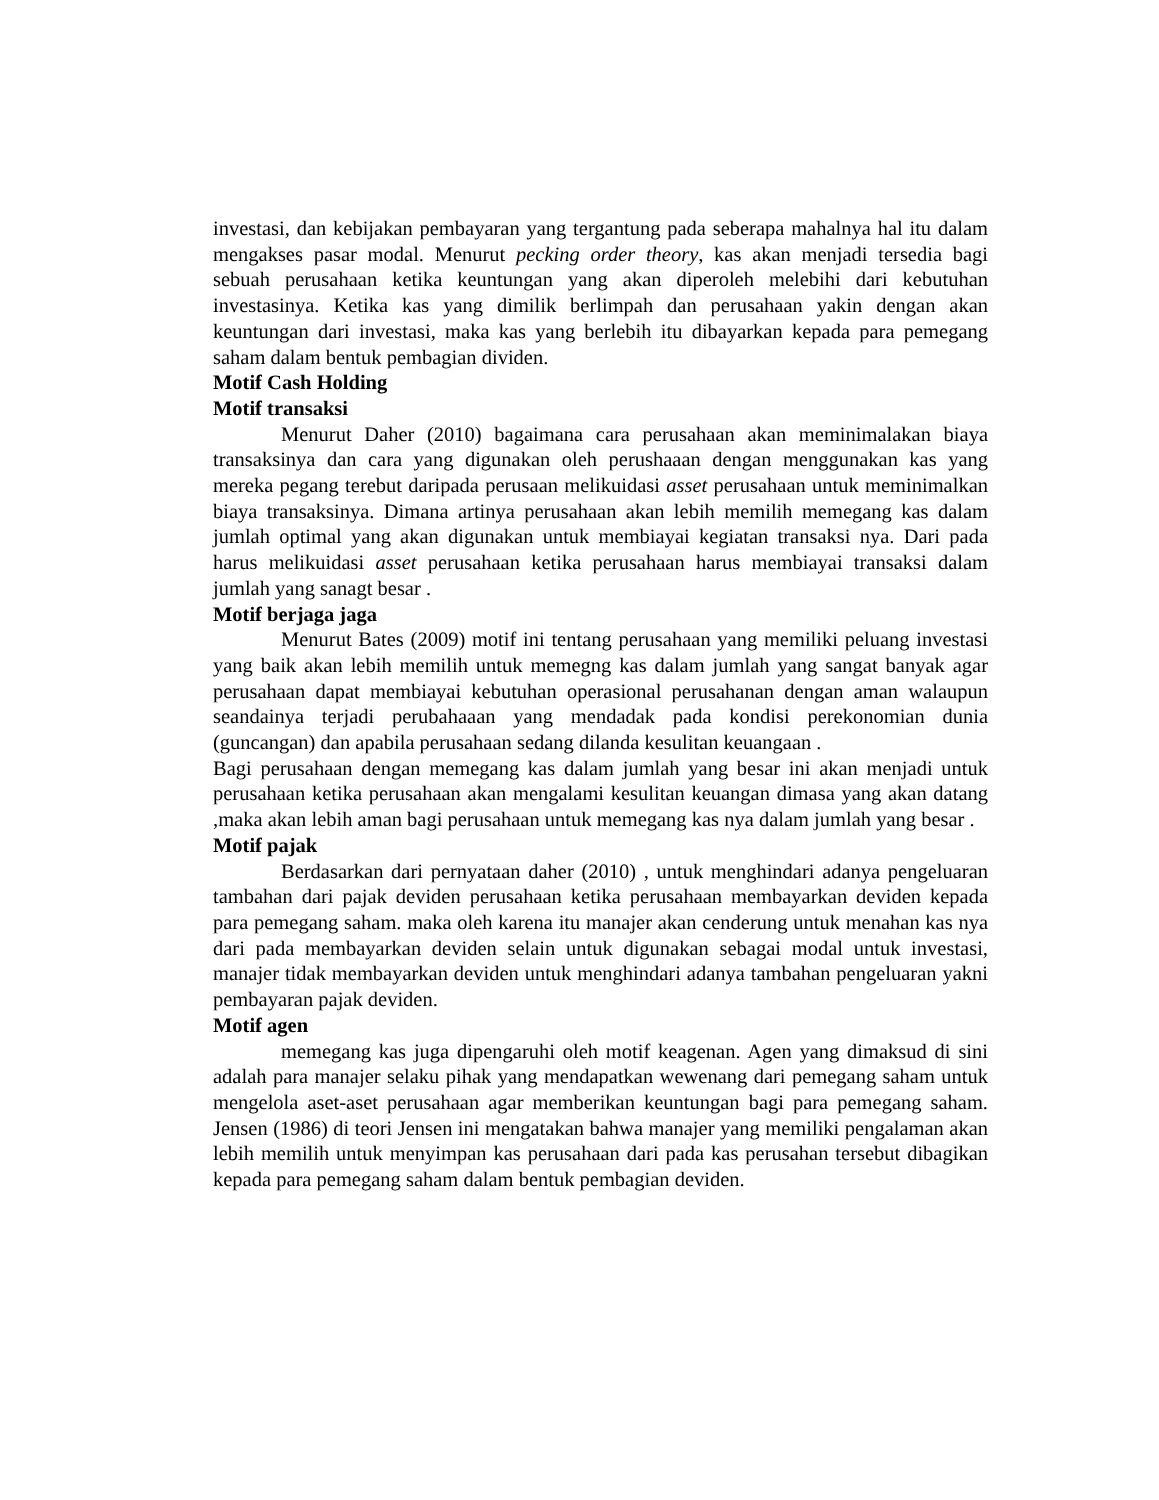investasi, dan kebijakan pembayaran yang tergantung pada seberapa mahalnya hal itu dalam mengakses pasar modal. Menurut pecking order theory, kas akan menjadi tersedia bagi sebuah perusahaan ketika keuntungan yang akan diperoleh melebihi dari kebutuhan investasinya. Ketika kas yang dimilik berlimpah dan perusahaan yakin dengan akan keuntungan dari investasi, maka kas yang berlebih itu dibayarkan kepada para pemegang saham dalam bentuk pembagian dividen.
Motif Cash Holding
Motif transaksi
Menurut Daher (2010) bagaimana cara perusahaan akan meminimalakan biaya transaksinya dan cara yang digunakan oleh perushaaan dengan menggunakan kas yang mereka pegang terebut daripada perusaan melikuidasi asset perusahaan untuk meminimalkan biaya transaksinya. Dimana artinya perusahaan akan lebih memilih memegang kas dalam jumlah optimal yang akan digunakan untuk membiayai kegiatan transaksi nya. Dari pada harus melikuidasi asset perusahaan ketika perusahaan harus membiayai transaksi dalam jumlah yang sanagt besar .
Motif berjaga jaga
Menurut Bates (2009) motif ini tentang perusahaan yang memiliki peluang investasi yang baik akan lebih memilih untuk memegng kas dalam jumlah yang sangat banyak agar perusahaan dapat membiayai kebutuhan operasional perusahanan dengan aman walaupun seandainya terjadi perubahaaan yang mendadak pada kondisi perekonomian dunia (guncangan) dan apabila perusahaan sedang dilanda kesulitan keuangaan .
Bagi perusahaan dengan memegang kas dalam jumlah yang besar ini akan menjadi untuk perusahaan ketika perusahaan akan mengalami kesulitan keuangan dimasa yang akan datang ,maka akan lebih aman bagi perusahaan untuk memegang kas nya dalam jumlah yang besar .
Motif pajak
Berdasarkan dari pernyataan daher (2010) , untuk menghindari adanya pengeluaran tambahan dari pajak deviden perusahaan ketika perusahaan membayarkan deviden kepada para pemegang saham. maka oleh karena itu manajer akan cenderung untuk menahan kas nya dari pada membayarkan deviden selain untuk digunakan sebagai modal untuk investasi, manajer tidak membayarkan deviden untuk menghindari adanya tambahan pengeluaran yakni pembayaran pajak deviden.
Motif agen
memegang kas juga dipengaruhi oleh motif keagenan. Agen yang dimaksud di sini adalah para manajer selaku pihak yang mendapatkan wewenang dari pemegang saham untuk mengelola aset-aset perusahaan agar memberikan keuntungan bagi para pemegang saham. Jensen (1986) di teori Jensen ini mengatakan bahwa manajer yang memiliki pengalaman akan lebih memilih untuk menyimpan kas perusahaan dari pada kas perusahan tersebut dibagikan kepada para pemegang saham dalam bentuk pembagian deviden.